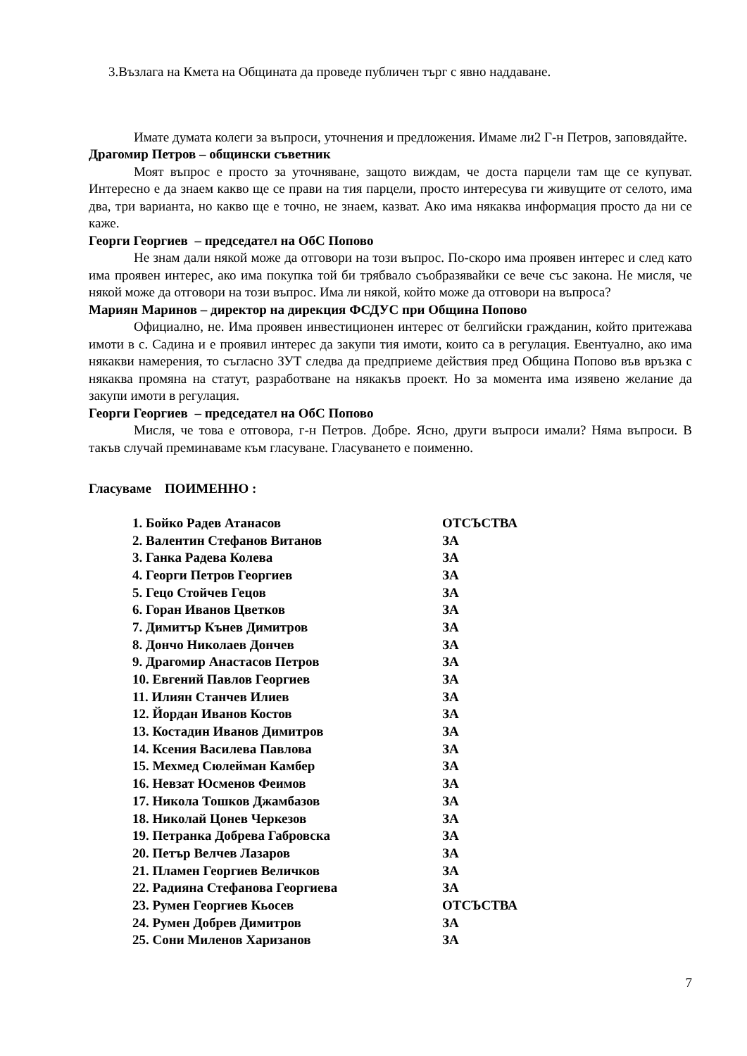3.Възлага на Кмета на Общината да проведе публичен търг с явно наддаване.
Имате думата колеги за въпроси, уточнения и предложения. Имаме ли2 Г-н Петров, заповядайте.
Драгомир Петров – общински съветник
Моят въпрос е просто за уточняване, защото виждам, че доста парцели там ще се купуват. Интересно е да знаем какво ще се прави на тия парцели, просто интересува ги живущите от селото, има два, три варианта, но какво ще е точно, не знаем, казват. Ако има някаква информация просто да ни се каже.
Георги Георгиев – председател на ОбС Попово
Не знам дали някой може да отговори на този въпрос. По-скоро има проявен интерес и след като има проявен интерес, ако има покупка той би трябвало съобразявайки се вече със закона. Не мисля, че някой може да отговори на този въпрос. Има ли някой, който може да отговори на въпроса?
Мариян Маринов – директор на дирекция ФСДУС при Община Попово
Официално, не. Има проявен инвестиционен интерес от белгийски гражданин, който притежава имоти в с. Садина и е проявил интерес да закупи тия имоти, които са в регулация. Евентуално, ако има някакви намерения, то съгласно ЗУТ следва да предприеме действия пред Община Попово във връзка с някаква промяна на статут, разработване на някакъв проект. Но за момента има изявено желание да закупи имоти в регулация.
Георги Георгиев – председател на ОбС Попово
Мисля, че това е отговора, г-н Петров. Добре. Ясно, други въпроси имали? Няма въпроси. В такъв случай преминаваме към гласуване. Гласуването е поименно.
Гласуваме ПОИМЕННО :
| 1. Бойко Радев Атанасов | ОТСЪСТВА |
| 2. Валентин Стефанов Витанов | ЗА |
| 3. Ганка Радева Колева | ЗА |
| 4. Георги Петров Георгиев | ЗА |
| 5. Гецо Стойчев Гецов | ЗА |
| 6. Горан Иванов Цветков | ЗА |
| 7. Димитър Кънев Димитров | ЗА |
| 8. Дончо Николаев Дончев | ЗА |
| 9. Драгомир Анастасов Петров | ЗА |
| 10. Евгений Павлов Георгиев | ЗА |
| 11. Илиян Станчев Илиев | ЗА |
| 12. Йордан Иванов Костов | ЗА |
| 13. Костадин Иванов Димитров | ЗА |
| 14. Ксения Василева Павлова | ЗА |
| 15. Мехмед Сюлейман Камбер | ЗА |
| 16. Невзат Юсменов Феимов | ЗА |
| 17. Никола Тошков Джамбазов | ЗА |
| 18. Николай Цонев Черкезов | ЗА |
| 19. Петранка Добрева Габровска | ЗА |
| 20. Петър Велчев Лазаров | ЗА |
| 21. Пламен Георгиев Величков | ЗА |
| 22. Радияна Стефанова Георгиева | ЗА |
| 23. Румен Георгиев Кьосев | ОТСЪСТВА |
| 24. Румен Добрев Димитров | ЗА |
| 25. Сони Миленов Харизанов | ЗА |
7